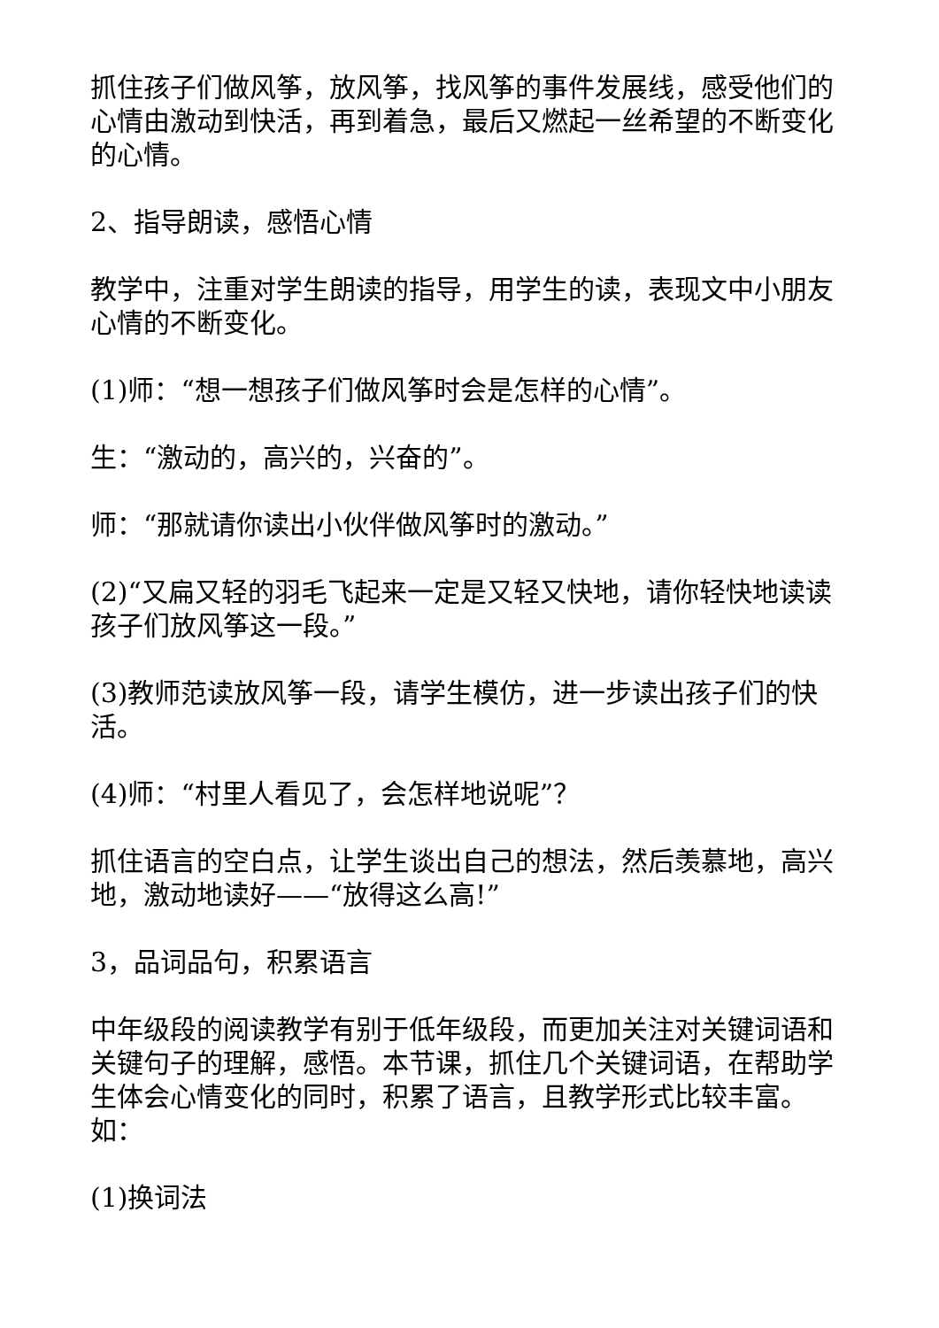抓住孩子们做风筝，放风筝，找风筝的事件发展线，感受他们的心情由激动到快活，再到着急，最后又燃起一丝希望的不断变化的心情。
2、指导朗读，感悟心情
教学中，注重对学生朗读的指导，用学生的读，表现文中小朋友心情的不断变化。
(1)师：“想一想孩子们做风筝时会是怎样的心情”。
生：“激动的，高兴的，兴奋的”。
师：“那就请你读出小伙伴做风筝时的激动。”
(2)“又扁又轻的羽毛飞起来一定是又轻又快地，请你轻快地读读孩子们放风筝这一段。”
(3)教师范读放风筝一段，请学生模仿，进一步读出孩子们的快活。
(4)师：“村里人看见了，会怎样地说呢”？
抓住语言的空白点，让学生谈出自己的想法，然后羡慕地，高兴地，激动地读好——“放得这么高!”
3，品词品句，积累语言
中年级段的阅读教学有别于低年级段，而更加关注对关键词语和关键句子的理解，感悟。本节课，抓住几个关键词语，在帮助学生体会心情变化的同时，积累了语言，且教学形式比较丰富。如：
(1)换词法